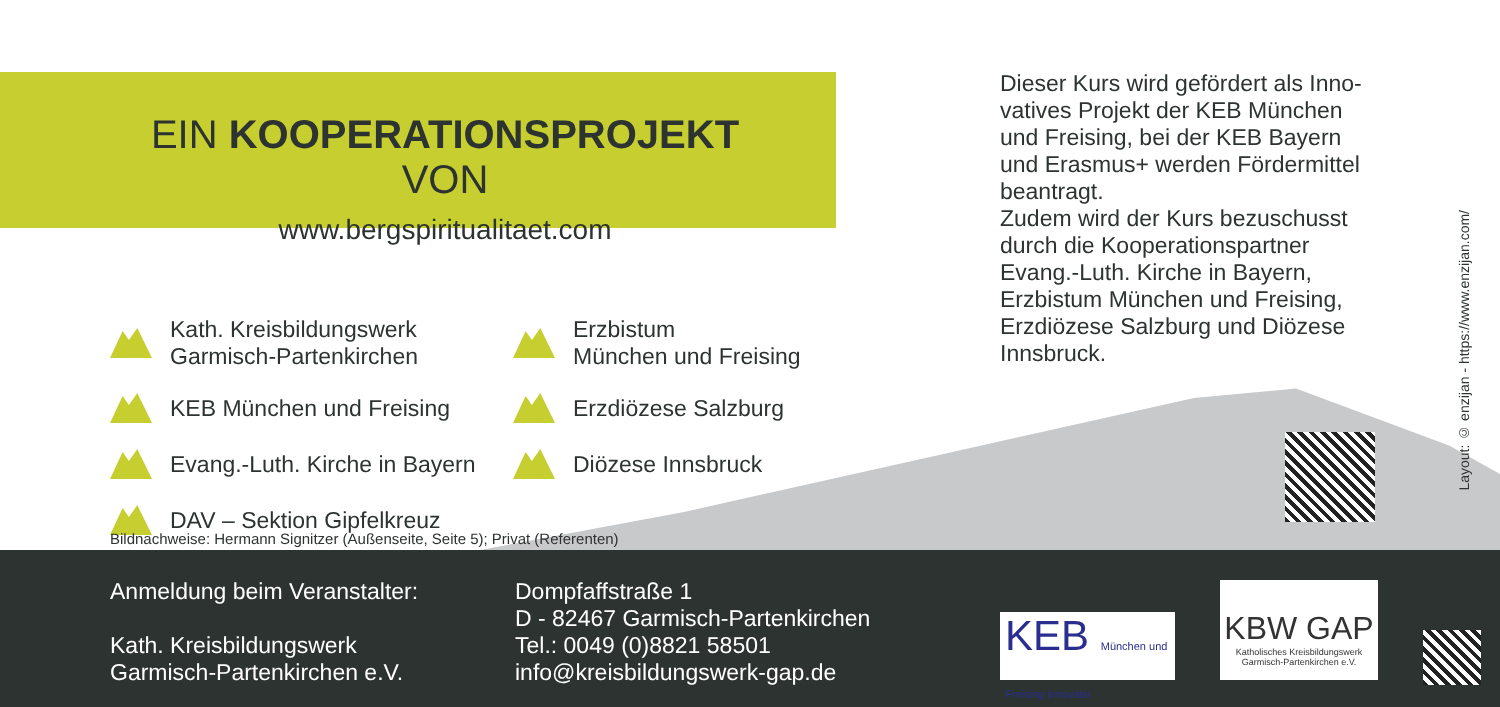EIN KOOPERATIONSPROJEKT VON
www.bergspiritualitaet.com
Kath. Kreisbildungswerk
Garmisch-Partenkirchen
Erzbistum
München und Freising
KEB München und Freising
Erzdiözese Salzburg
Evang.-Luth. Kirche in Bayern
Diözese Innsbruck
DAV – Sektion Gipfelkreuz
Dieser Kurs wird gefördert als Inno-vatives Projekt der KEB München und Freising, bei der KEB Bayern und Erasmus+ werden Fördermittel beantragt.
Zudem wird der Kurs bezuschusst durch die Kooperationspartner Evang.-Luth. Kirche in Bayern, Erzbistum München und Freising, Erzdiözese Salzburg und Diözese Innsbruck.
Bildnachweise: Hermann Signitzer (Außenseite, Seite 5); Privat (Referenten)
Layout: © enzijan - https://www.enzijan.com/
Anmeldung beim Veranstalter:
Kath. Kreisbildungswerk
Garmisch-Partenkirchen e.V.
Dompfaffstraße 1
D - 82467 Garmisch-Partenkirchen
Tel.: 0049 (0)8821 58501
info@kreisbildungswerk-gap.de
KEB München und Freising innovativ
KBW GAP
Katholisches Kreisbildungswerk Garmisch-Partenkirchen e.V.